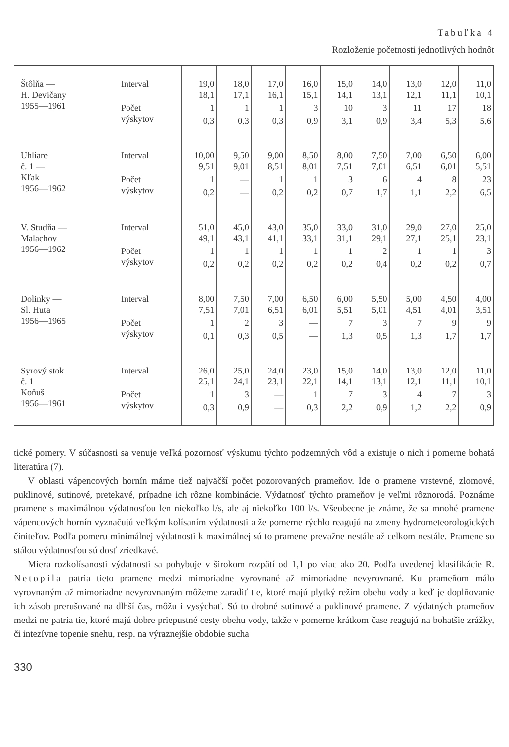Tabuľka 4
Rozloženie početnosti jednotlivých hodnôt
| Štôlňa — H. Devičany 1955—1961 | Interval | 19,0 18,1 | 18,0 17,1 | 17,0 16,1 | 16,0 15,1 | 15,0 14,1 | 14,0 13,1 | 13,0 12,1 | 12,0 11,1 | 11,0 10,1 |
| | Počet výskytov | 1 | 1 | 1 | 3 | 10 | 3 | 11 | 17 | 18 |
| | | 0,3 | 0,3 | 0,3 | 0,9 | 3,1 | 0,9 | 3,4 | 5,3 | 5,6 |
| Uhliare č. 1 — Kľak 1956—1962 | Interval | 10,00 9,51 | 9,50 9,01 | 9,00 8,51 | 8,50 8,01 | 8,00 7,51 | 7,50 7,01 | 7,00 6,51 | 6,50 6,01 | 6,00 5,51 |
| | Počet výskytov | 1 | — | 1 | 1 | 3 | 6 | 4 | 8 | 23 |
| | | 0,2 | — | 0,2 | 0,2 | 0,7 | 1,7 | 1,1 | 2,2 | 6,5 |
| V. Studňa — Malachov 1956—1962 | Interval | 51,0 49,1 | 45,0 43,1 | 43,0 41,1 | 35,0 33,1 | 33,0 31,1 | 31,0 29,1 | 29,0 27,1 | 27,0 25,1 | 25,0 23,1 |
| | Počet výskytov | 1 | 1 | 1 | 1 | 1 | 2 | 1 | 1 | 3 |
| | | 0,2 | 0,2 | 0,2 | 0,2 | 0,2 | 0,4 | 0,2 | 0,2 | 0,7 |
| Dolinky — Sl. Huta 1956—1965 | Interval | 8,00 7,51 | 7,50 7,01 | 7,00 6,51 | 6,50 6,01 | 6,00 5,51 | 5,50 5,01 | 5,00 4,51 | 4,50 4,01 | 4,00 3,51 |
| | Počet výskytov | 1 | 2 | 3 | — | 7 | 3 | 7 | 9 | 9 |
| | | 0,1 | 0,3 | 0,5 | — | 1,3 | 0,5 | 1,3 | 1,7 | 1,7 |
| Syrový stok č. 1 Koňuš 1956—1961 | Interval | 26,0 25,1 | 25,0 24,1 | 24,0 23,1 | 23,0 22,1 | 15,0 14,1 | 14,0 13,1 | 13,0 12,1 | 12,0 11,1 | 11,0 10,1 |
| | Počet výskytov | 1 | 3 | — | 1 | 7 | 3 | 4 | 7 | 3 |
| | | 0,3 | 0,9 | — | 0,3 | 2,2 | 0,9 | 1,2 | 2,2 | 0,9 |
tické pomery. V súčasnosti sa venuje veľká pozornosť výskumu týchto podzemných vôd a existuje o nich i pomerne bohatá literatúra (7).
V oblasti vápencových hornín máme tiež najväčší počet pozorovaných prameňov. Ide o pramene vrstevné, zlomové, puklinové, sutinové, pretekavé, prípadne ich rôzne kombinácie. Výdatnosť týchto prameňov je veľmi rôznorodá. Poznáme pramene s maximálnou výdatnosťou len niekoľko l/s, ale aj niekoľko 100 l/s. Všeobecne je známe, že sa mnohé pramene vápencových hornín vyznačujú veľkým kolísaním výdatnosti a že pomerne rýchlo reagujú na zmeny hydrometeorologických činiteľov. Podľa pomeru minimálnej výdatnosti k maximálnej sú to pramene prevažne nestále až celkom nestále. Pramene so stálou výdatnosťou sú dosť zriedkavé.
Miera rozkolísanosti výdatnosti sa pohybuje v širokom rozpätí od 1,1 po viac ako 20. Podľa uvedenej klasifikácie R. Netopila patria tieto pramene medzi mimoriadne vyrovnané až mimoriadne nevyrovnané. Ku prameňom málo vyrovnaným až mimoriadne nevyrovnaným môžeme zaradiť tie, ktoré majú plytký režim obehu vody a keď je doplňovanie ich zásob prerušované na dlhší čas, môžu i vysýchať. Sú to drobné sutinové a puklinové pramene. Z výdatných prameňov medzi ne patria tie, ktoré majú dobre priepustné cesty obehu vody, takže v pomerne krátkom čase reagujú na bohatšie zrážky, či intezívne topenie snehu, resp. na výraznejšie obdobie sucha
330